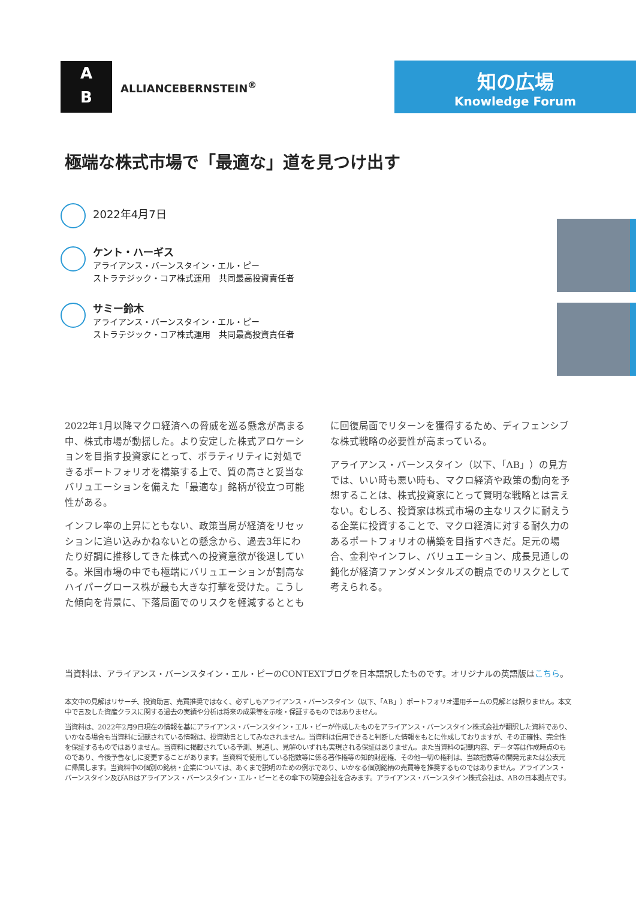A
B
ALLIANCEBERNSTEIN<sup>®</sup>
知の広場
Knowledge Forum
極端な株式市場で「最適な」道を見つけ出す
2022年4月7日
ケント・ハーギス
アライアンス・バーンスタイン・エル・ピー
ストラテジック・コア株式運用　共同最高投資責任者
サミー鈴木
アライアンス・バーンスタイン・エル・ピー
ストラテジック・コア株式運用　共同最高投資責任者
2022年1月以降マクロ経済への脅威を巡る懸念が高まる中、株式市場が動揺した。より安定した株式アロケーションを目指す投資家にとって、ボラティリティに対処できるポートフォリオを構築する上で、質の高さと妥当なバリュエーションを備えた「最適な」銘柄が役立つ可能性がある。
インフレ率の上昇にともない、政策当局が経済をリセッションに追い込みかねないとの懸念から、過去3年にわたり好調に推移してきた株式への投資意欲が後退している。米国市場の中でも極端にバリュエーションが割高なハイパーグロース株が最も大きな打撃を受けた。こうした傾向を背景に、下落局面でのリスクを軽減するととも
に回復局面でリターンを獲得するため、ディフェンシブな株式戦略の必要性が高まっている。
アライアンス・バーンスタイン（以下、「AB」）の見方では、いい時も悪い時も、マクロ経済や政策の動向を予想することは、株式投資家にとって賢明な戦略とは言えない。むしろ、投資家は株式市場の主なリスクに耐えうる企業に投資することで、マクロ経済に対する耐久力のあるポートフォリオの構築を目指すべきだ。足元の場合、金利やインフレ、バリュエーション、成長見通しの鈍化が経済ファンダメンタルズの観点でのリスクとして考えられる。
当資料は、アライアンス・バーンスタイン・エル・ピーのCONTEXTブログを日本語訳したものです。オリジナルの英語版はこちら。
本文中の見解はリサーチ、投資助言、売買推奨ではなく、必ずしもアライアンス・バーンスタイン（以下、「AB」）ポートフォリオ運用チームの見解とは限りません。本文中で言及した資産クラスに関する過去の実績や分析は将来の成果等を示唆・保証するものではありません。
当資料は、2022年2月9日現在の情報を基にアライアンス・バーンスタイン・エル・ピーが作成したものをアライアンス・バーンスタイン株式会社が翻訳した資料であり、いかなる場合も当資料に記載されている情報は、投資助言としてみなされません。当資料は信用できると判断した情報をもとに作成しておりますが、その正確性、完全性を保証するものではありません。当資料に掲載されている予測、見通し、見解のいずれも実現される保証はありません。また当資料の記載内容、データ等は作成時点のものであり、今後予告なしに変更することがあります。当資料で使用している指数等に係る著作権等の知的財産権、その他一切の権利は、当該指数等の開発元または公表元に帰属します。当資料中の個別の銘柄・企業については、あくまで説明のための例示であり、いかなる個別銘柄の売買等を推奨するものではありません。アライアンス・バーンスタイン及びABはアライアンス・バーンスタイン・エル・ピーとその傘下の関連会社を含みます。アライアンス・バーンスタイン株式会社は、ABの日本拠点です。